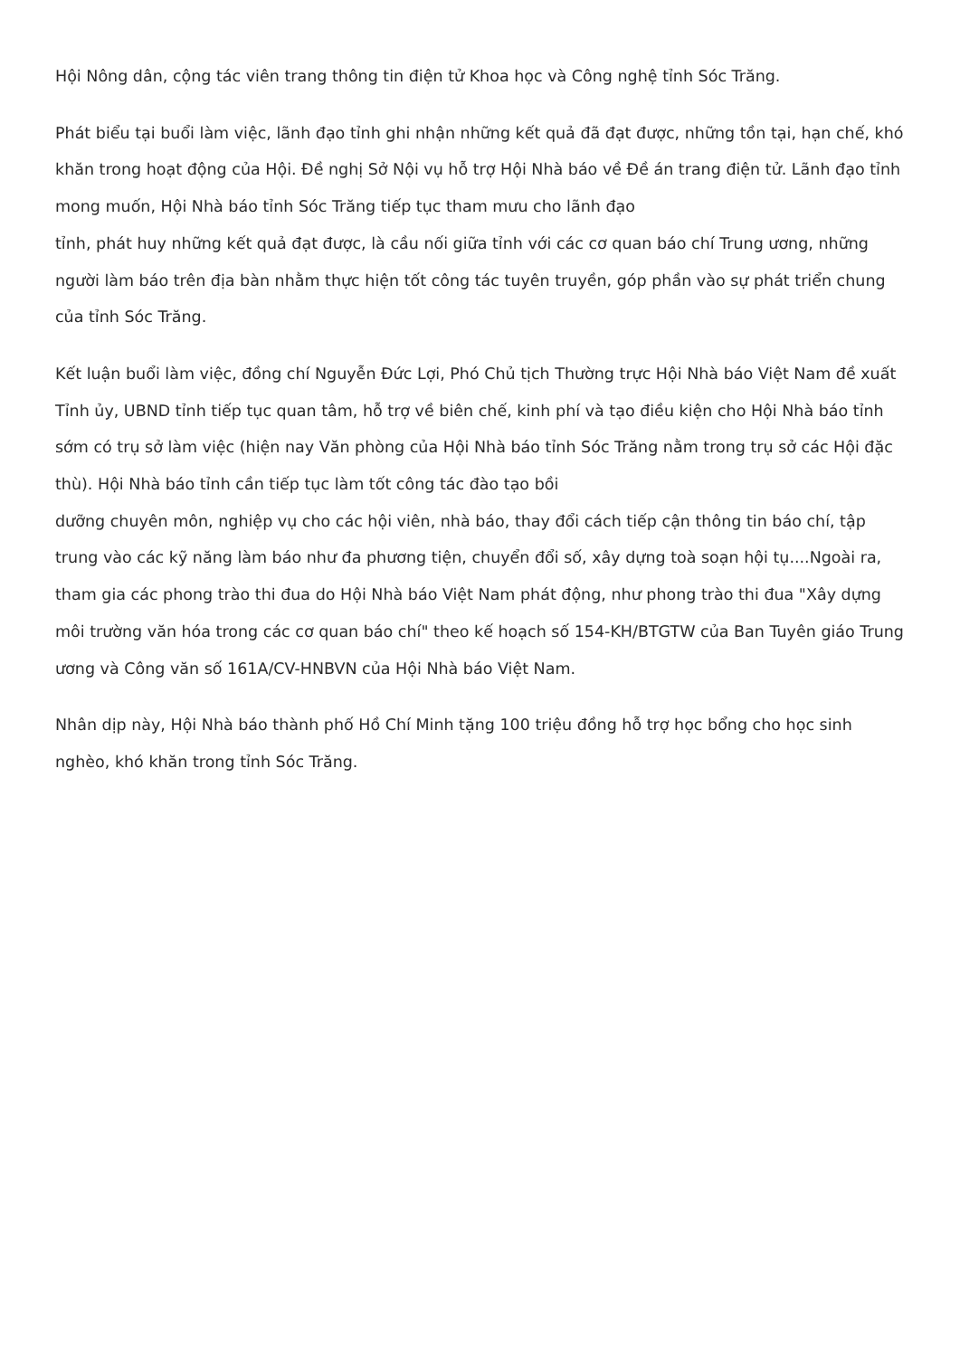Hội Nông dân, cộng tác viên trang thông tin điện tử Khoa học và Công nghệ tỉnh Sóc Trăng.
Phát biểu tại buổi làm việc, lãnh đạo tỉnh ghi nhận những kết quả đã đạt được, những tồn tại, hạn chế, khó khăn trong hoạt động của Hội. Đề nghị Sở Nội vụ hỗ trợ Hội Nhà báo về Đề án trang điện tử. Lãnh đạo tỉnh mong muốn, Hội Nhà báo tỉnh Sóc Trăng tiếp tục tham mưu cho lãnh đạo
tỉnh, phát huy những kết quả đạt được, là cầu nối giữa tỉnh với các cơ quan báo chí Trung ương, những người làm báo trên địa bàn nhằm thực hiện tốt công tác tuyên truyền, góp phần vào sự phát triển chung của tỉnh Sóc Trăng.
Kết luận buổi làm việc, đồng chí Nguyễn Đức Lợi, Phó Chủ tịch Thường trực Hội Nhà báo Việt Nam đề xuất Tỉnh ủy, UBND tỉnh tiếp tục quan tâm, hỗ trợ về biên chế, kinh phí và tạo điều kiện cho Hội Nhà báo tỉnh sớm có trụ sở làm việc (hiện nay Văn phòng của Hội Nhà báo tỉnh Sóc Trăng nằm trong trụ sở các Hội đặc thù). Hội Nhà báo tỉnh cần tiếp tục làm tốt công tác đào tạo bồi
dưỡng chuyên môn, nghiệp vụ cho các hội viên, nhà báo, thay đổi cách tiếp cận thông tin báo chí, tập trung vào các kỹ năng làm báo như đa phương tiện, chuyển đổi số, xây dựng toà soạn hội tụ....Ngoài ra, tham gia các phong trào thi đua do Hội Nhà báo Việt Nam phát động, như phong trào thi đua "Xây dựng môi trường văn hóa trong các cơ quan báo chí" theo kế hoạch số 154-KH/BTGTW của Ban Tuyên giáo Trung ương và Công văn số 161A/CV-HNBVN của Hội Nhà báo Việt Nam.
Nhân dịp này, Hội Nhà báo thành phố Hồ Chí Minh tặng 100 triệu đồng hỗ trợ học bổng cho học sinh nghèo, khó khăn trong tỉnh Sóc Trăng.